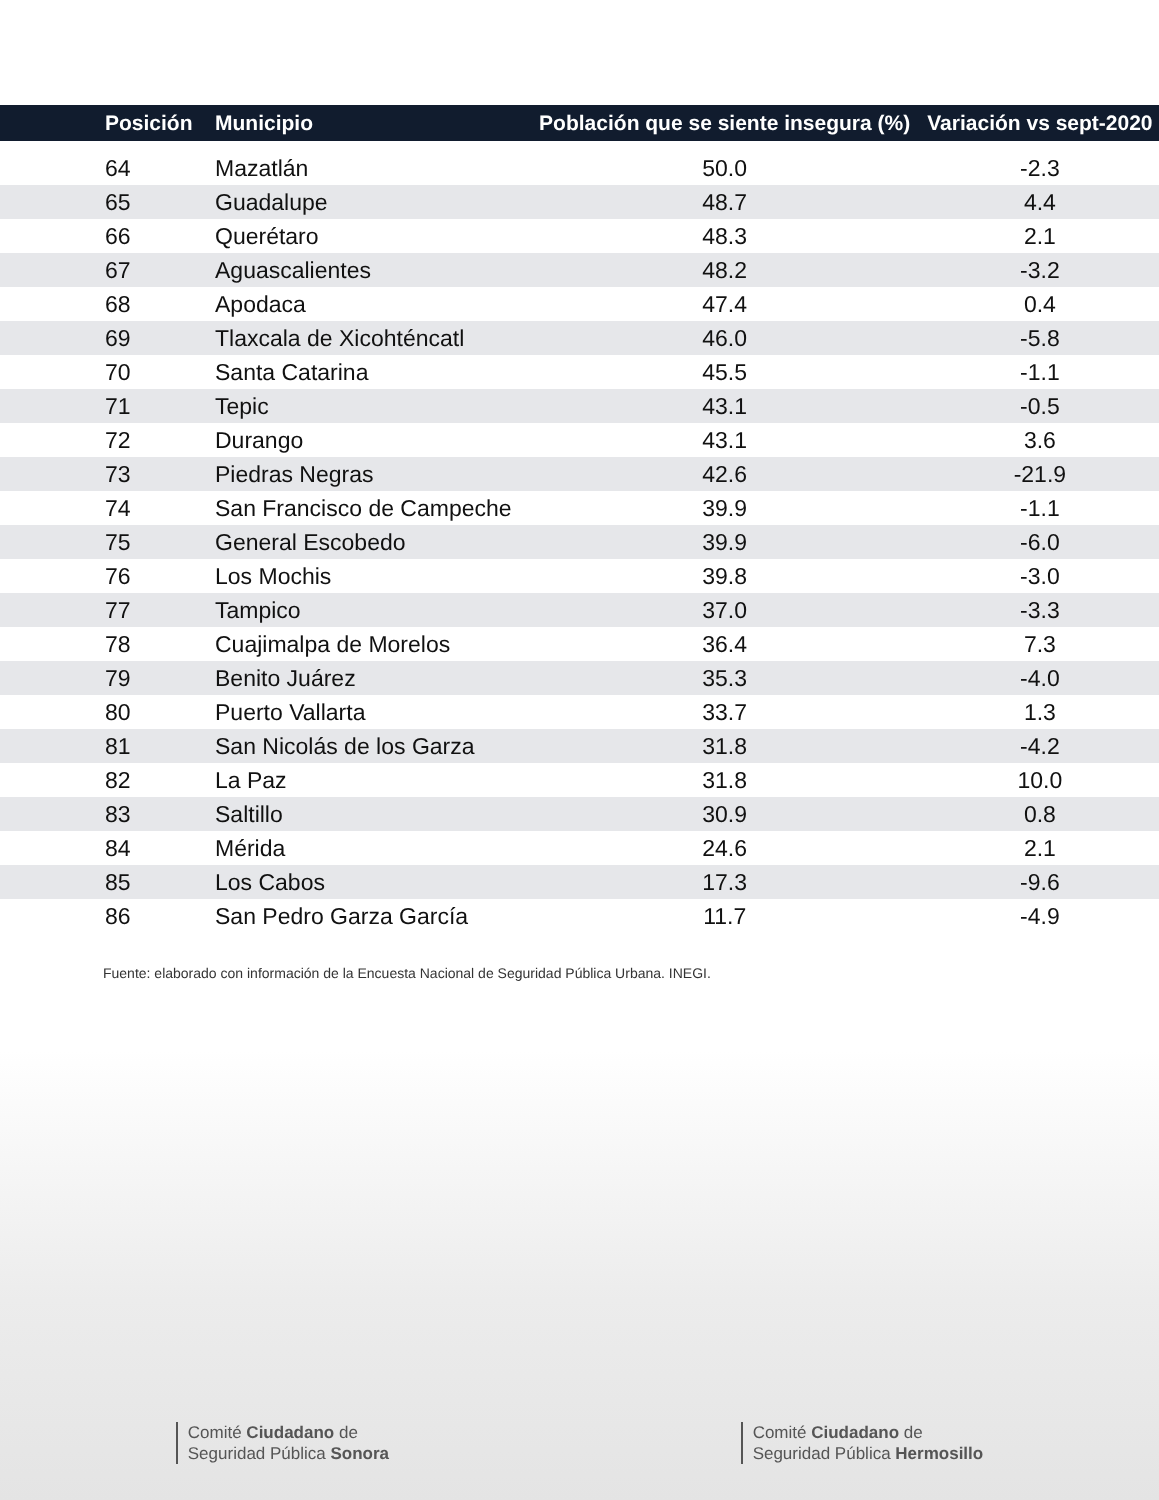| Posición | Municipio | Población que se siente insegura (%) | Variación vs sept-2020 |
| --- | --- | --- | --- |
| 64 | Mazatlán | 50.0 | -2.3 |
| 65 | Guadalupe | 48.7 | 4.4 |
| 66 | Querétaro | 48.3 | 2.1 |
| 67 | Aguascalientes | 48.2 | -3.2 |
| 68 | Apodaca | 47.4 | 0.4 |
| 69 | Tlaxcala de Xicohténcatl | 46.0 | -5.8 |
| 70 | Santa Catarina | 45.5 | -1.1 |
| 71 | Tepic | 43.1 | -0.5 |
| 72 | Durango | 43.1 | 3.6 |
| 73 | Piedras Negras | 42.6 | -21.9 |
| 74 | San Francisco de Campeche | 39.9 | -1.1 |
| 75 | General Escobedo | 39.9 | -6.0 |
| 76 | Los Mochis | 39.8 | -3.0 |
| 77 | Tampico | 37.0 | -3.3 |
| 78 | Cuajimalpa de Morelos | 36.4 | 7.3 |
| 79 | Benito Juárez | 35.3 | -4.0 |
| 80 | Puerto Vallarta | 33.7 | 1.3 |
| 81 | San Nicolás de los Garza | 31.8 | -4.2 |
| 82 | La Paz | 31.8 | 10.0 |
| 83 | Saltillo | 30.9 | 0.8 |
| 84 | Mérida | 24.6 | 2.1 |
| 85 | Los Cabos | 17.3 | -9.6 |
| 86 | San Pedro Garza García | 11.7 | -4.9 |
Fuente: elaborado con información de la Encuesta Nacional de Seguridad Pública Urbana. INEGI.
Comité Ciudadano de
Seguridad Pública Sonora
Comité Ciudadano de
Seguridad Pública Hermosillo